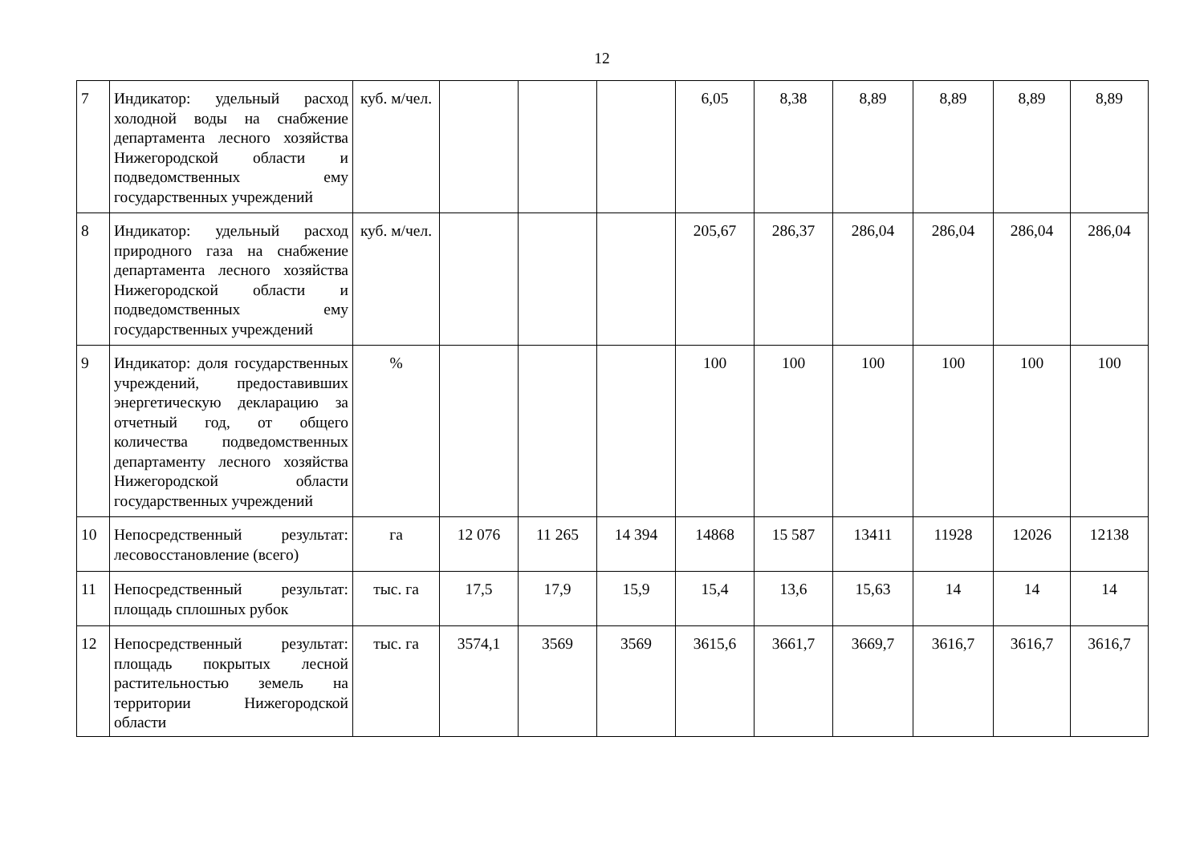12
| 7 | Индикатор: удельный расход холодной воды на снабжение департамента лесного хозяйства Нижегородской области и подведомственных ему государственных учреждений | куб. м/чел. | | | | 6,05 | 8,38 | 8,89 | 8,89 | 8,89 | 8,89 |
| 8 | Индикатор: удельный расход природного газа на снабжение департамента лесного хозяйства Нижегородской области и подведомственных ему государственных учреждений | куб. м/чел. | | | | 205,67 | 286,37 | 286,04 | 286,04 | 286,04 | 286,04 |
| 9 | Индикатор: доля государственных учреждений, предоставивших энергетическую декларацию за отчетный год, от общего количества подведомственных департаменту лесного хозяйства Нижегородской области государственных учреждений | % | | | | 100 | 100 | 100 | 100 | 100 | 100 |
| 10 | Непосредственный результат: лесовосстановление (всего) | га | 12 076 | 11 265 | 14 394 | 14868 | 15 587 | 13411 | 11928 | 12026 | 12138 |
| 11 | Непосредственный результат: площадь сплошных рубок | тыс. га | 17,5 | 17,9 | 15,9 | 15,4 | 13,6 | 15,63 | 14 | 14 | 14 |
| 12 | Непосредственный результат: площадь покрытых лесной растительностью земель на территории Нижегородской области | тыс. га | 3574,1 | 3569 | 3569 | 3615,6 | 3661,7 | 3669,7 | 3616,7 | 3616,7 | 3616,7 |